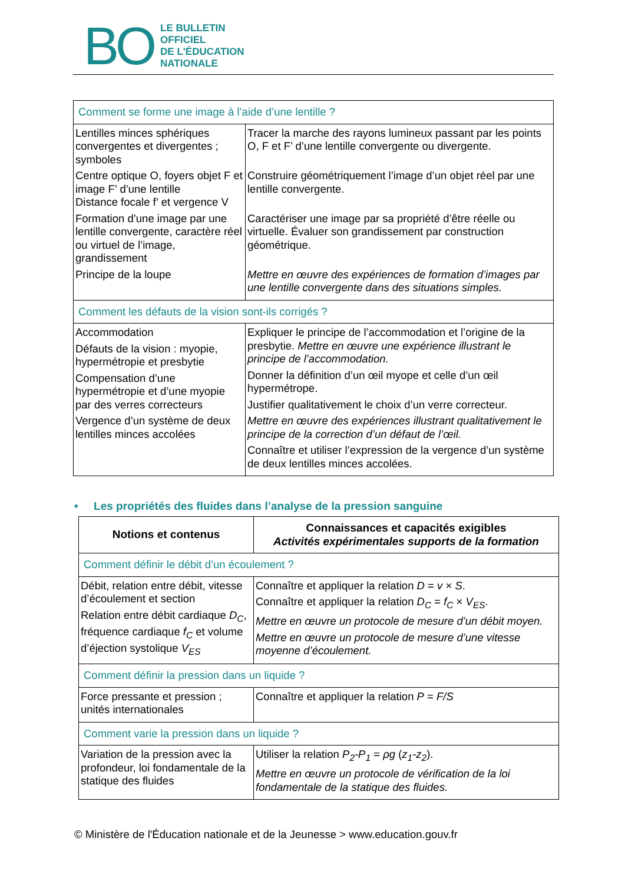BO
LE BULLETIN
OFFICIEL
DE L'ÉDUCATION
NATIONALE
| Comment se forme une image à l’aide d’une lentille ? | |
| Lentilles minces sphériques convergentes et divergentes ; symboles Centre optique O, foyers objet F et image F’ d’une lentille Distance focale f’ et vergence V Formation d’une image par une lentille convergente, caractère réel ou virtuel de l’image, grandissement Principe de la loupe | Tracer la marche des rayons lumineux passant par les points O, F et F’ d’une lentille convergente ou divergente. Construire géométriquement l’image d’un objet réel par une lentille convergente. Caractériser une image par sa propriété d’être réelle ou virtuelle. Évaluer son grandissement par construction géométrique. Mettre en œuvre des expériences de formation d’images par une lentille convergente dans des situations simples. |
| Comment les défauts de la vision sont-ils corrigés ? | |
| Accommodation Défauts de la vision : myopie, hypermétropie et presbytie Compensation d’une hypermétropie et d’une myopie par des verres correcteurs Vergence d’un système de deux lentilles minces accolées | Expliquer le principe de l’accommodation et l’origine de la presbytie. Mettre en œuvre une expérience illustrant le principe de l’accommodation. Donner la définition d’un œil myope et celle d’un œil hypermétrope. Justifier qualitativement le choix d’un verre correcteur. Mettre en œuvre des expériences illustrant qualitativement le principe de la correction d’un défaut de l’œil. Connaître et utiliser l’expression de la vergence d’un système de deux lentilles minces accolées. |
• Les propriétés des fluides dans l’analyse de la pression sanguine
| Notions et contenus | Connaissances et capacités exigibles Activités expérimentales supports de la formation |
| --- | --- |
| Comment définir le débit d’un écoulement ? | |
| Débit, relation entre débit, vitesse d’écoulement et section Relation entre débit cardiaque D<sub>C</sub> , fréquence cardiaque f<sub>C</sub> et volume d’éjection systolique V<sub>ES</sub> | Connaître et appliquer la relation D = v × S . Connaître et appliquer la relation D<sub>C</sub> = f<sub>C</sub> × V<sub>ES</sub> . Mettre en œuvre un protocole de mesure d’un débit moyen. Mettre en œuvre un protocole de mesure d’une vitesse moyenne d’écoulement. |
| Comment définir la pression dans un liquide ? | |
| Force pressante et pression ; unités internationales | Connaître et appliquer la relation P = F/S |
| Comment varie la pression dans un liquide ? | |
| Variation de la pression avec la profondeur, loi fondamentale de la statique des fluides | Utiliser la relation P<sub>2</sub>-P<sub>1</sub> = ρg ( z<sub>1</sub>-z<sub>2</sub> ). Mettre en œuvre un protocole de vérification de la loi fondamentale de la statique des fluides. |
© Ministère de l'Éducation nationale et de la Jeunesse > www.education.gouv.fr